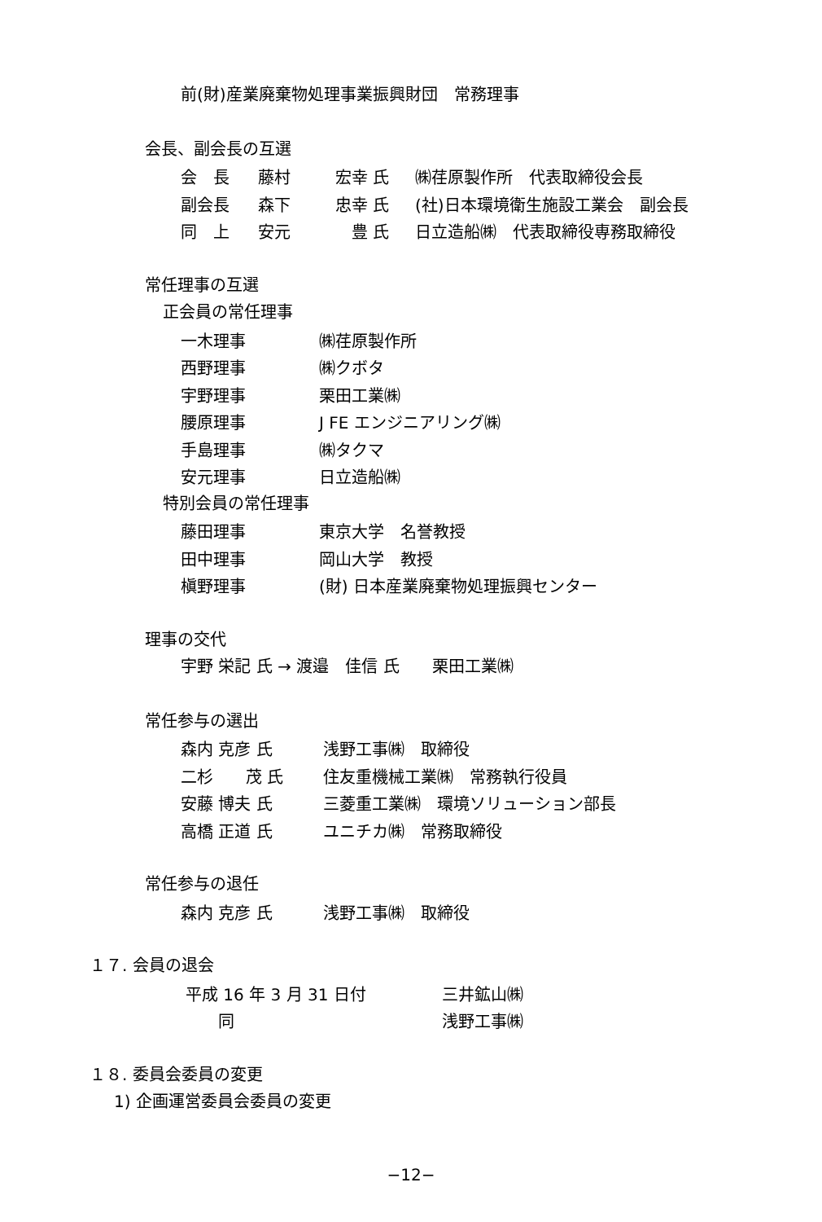前(財)産業廃棄物処理事業振興財団　常務理事
会長、副会長の互選
| 会 長 | 藤村 | 宏幸 氏 | ㈱荏原製作所 代表取締役会長 |
| 副会長 | 森下 | 忠幸 氏 | (社)日本環境衛生施設工業会 副会長 |
| 同 上 | 安元 | 豊 氏 | 日立造船㈱ 代表取締役専務取締役 |
常任理事の互選
正会員の常任理事
| 一木理事 | ㈱荏原製作所 |
| 西野理事 | ㈱クボタ |
| 宇野理事 | 栗田工業㈱ |
| 腰原理事 | J FE エンジニアリング㈱ |
| 手島理事 | ㈱タクマ |
| 安元理事 | 日立造船㈱ |
特別会員の常任理事
| 藤田理事 | 東京大学 名誉教授 |
| 田中理事 | 岡山大学 教授 |
| 槇野理事 | (財) 日本産業廃棄物処理振興センター |
理事の交代
宇野 栄記 氏 → 渡邉　佳信 氏　　栗田工業㈱
常任参与の選出
| 森内 克彦 氏 | 浅野工事㈱ 取締役 |
| 二杉 茂 氏 | 住友重機械工業㈱ 常務執行役員 |
| 安藤 博夫 氏 | 三菱重工業㈱ 環境ソリューション部長 |
| 高橋 正道 氏 | ユニチカ㈱ 常務取締役 |
常任参与の退任
| 森内 克彦 氏 | 浅野工事㈱ 取締役 |
１７. 会員の退会
| 平成 16 年 3 月 31 日付 | 三井鉱山㈱ |
| 同 | 浅野工事㈱ |
１８. 委員会委員の変更
1) 企画運営委員会委員の変更
−12−